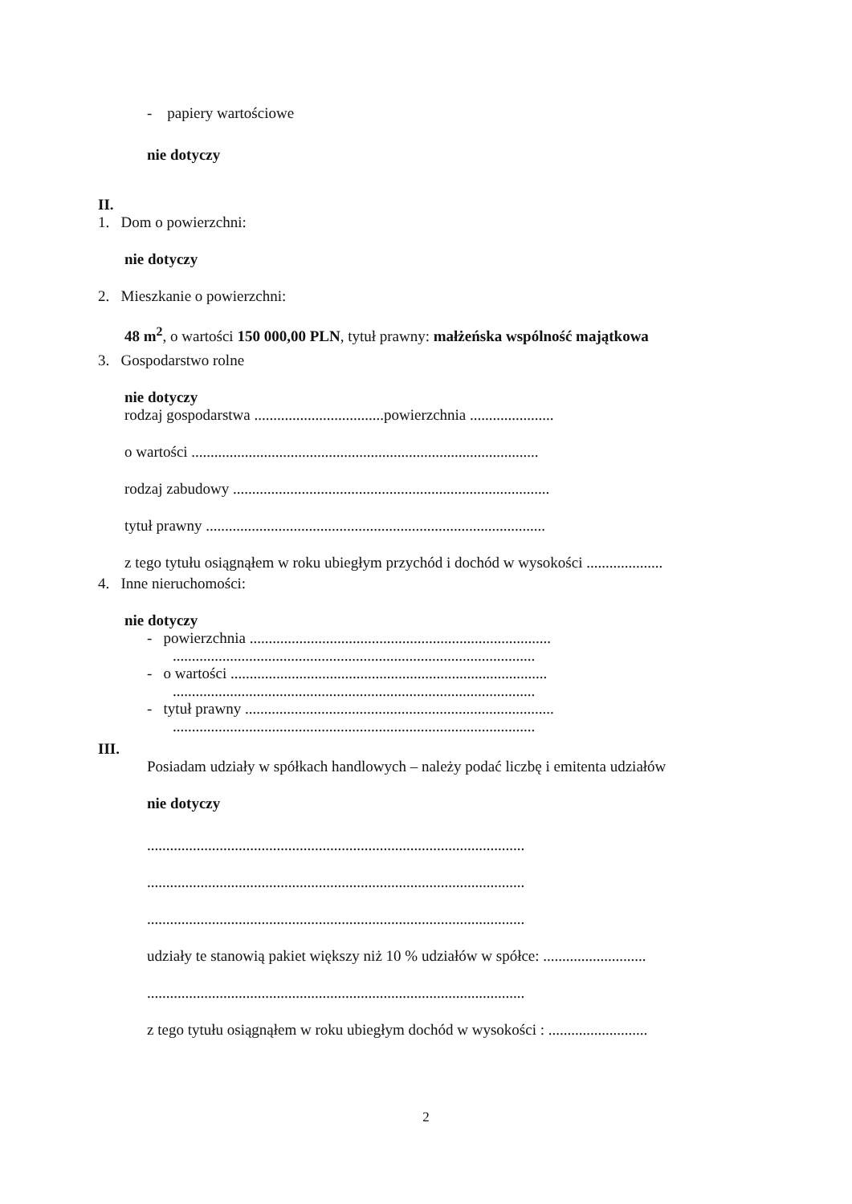- papiery wartościowe
nie dotyczy
II.
1. Dom o powierzchni:
nie dotyczy
2. Mieszkanie o powierzchni:
48 m<sup>2</sup>, o wartości 150 000,00 PLN, tytuł prawny: małżeńska wspólność majątkowa
3. Gospodarstwo rolne
nie dotyczy
rodzaj gospodarstwa ..................................powierzchnia ......................
o wartości ...........................................................................................
rodzaj zabudowy ...................................................................................
tytuł prawny .........................................................................................
z tego tytułu osiągnąłem w roku ubiegłym przychód i dochód w wysokości ....................
4. Inne nieruchomości:
nie dotyczy
- powierzchnia ...............................................................................
...............................................................................................
- o wartości ...................................................................................
...............................................................................................
- tytuł prawny .................................................................................
...............................................................................................
III.
Posiadam udziały w spółkach handlowych – należy podać liczbę i emitenta udziałów
nie dotyczy
...................................................................................................
...................................................................................................
...................................................................................................
udziały te stanowią pakiet większy niż 10 % udziałów w spółce: ...........................
...................................................................................................
z tego tytułu osiągnąłem w roku ubiegłym dochód w wysokości : ..........................
2